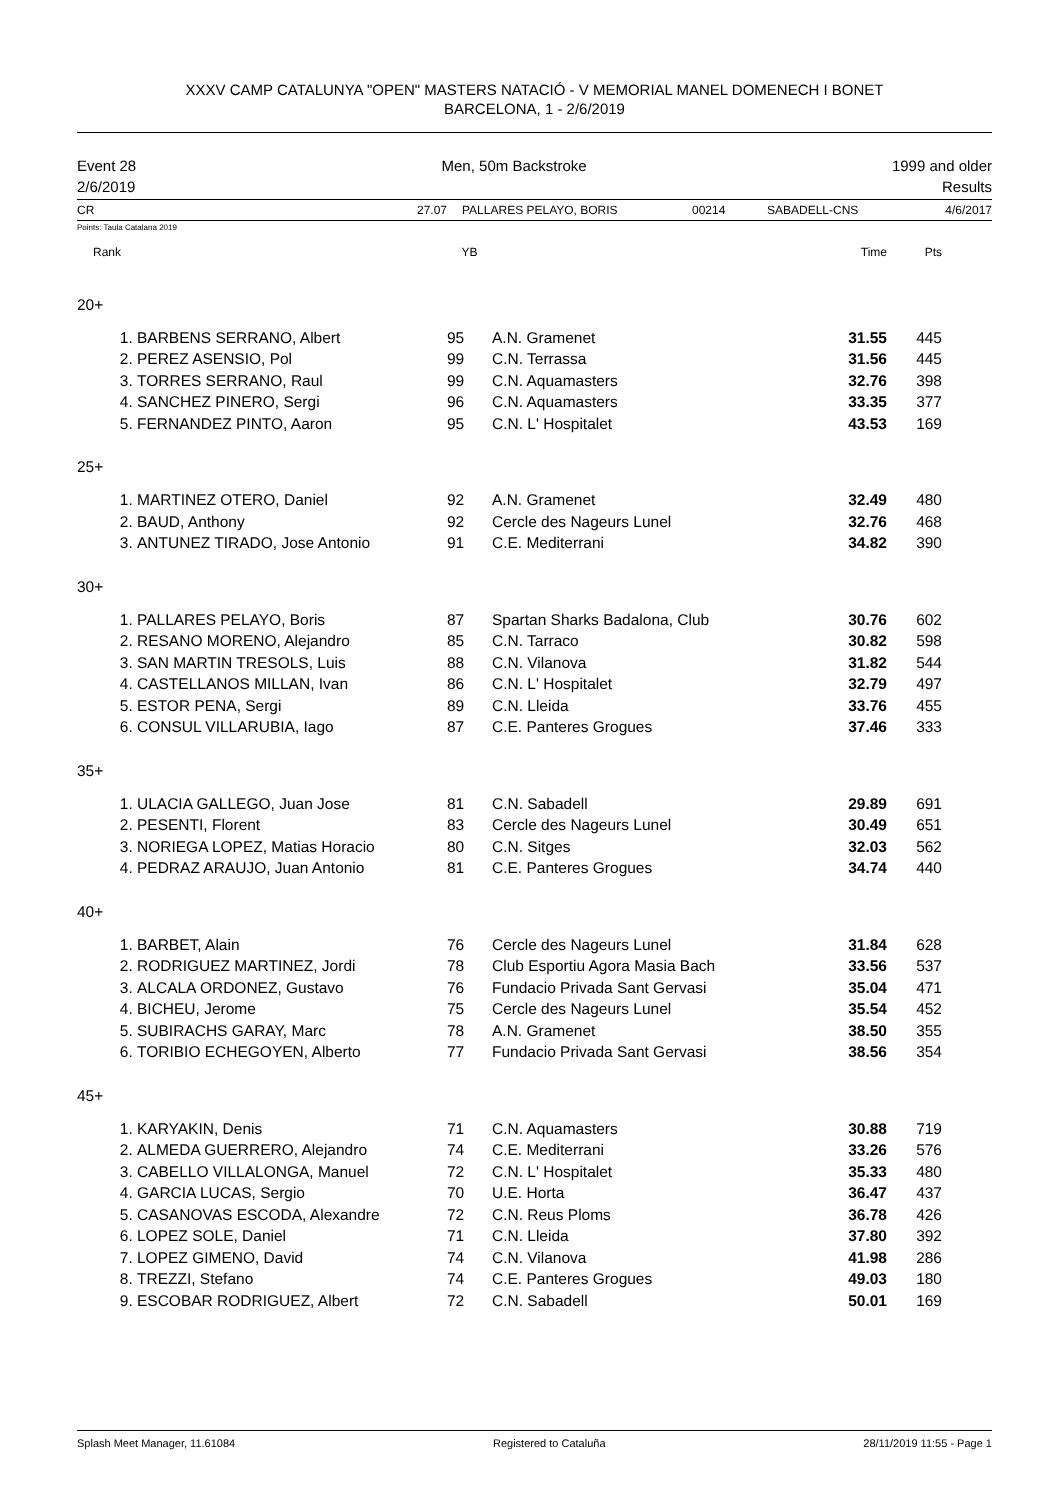XXXV CAMP CATALUNYA "OPEN" MASTERS NATACIÓ - V MEMORIAL MANEL DOMENECH I BONET
BARCELONA, 1 - 2/6/2019
Event 28
2/6/2019
Men, 50m Backstroke 1999 and older
Results
CR 27.07 PALLARES PELAYO, BORIS 00214 SABADELL-CNS 4/6/2017
Points: Taula Catalana 2019
| Rank | | YB | | Time | Pts | |
| --- | --- | --- | --- | --- | --- | --- |
| 20+ | | | | | | |
| 1. | BARBENS SERRANO, Albert | 95 | A.N. Gramenet | 31.55 | 445 | |
| 2. | PEREZ ASENSIO, Pol | 99 | C.N. Terrassa | 31.56 | 445 | |
| 3. | TORRES SERRANO, Raul | 99 | C.N. Aquamasters | 32.76 | 398 | |
| 4. | SANCHEZ PINERO, Sergi | 96 | C.N. Aquamasters | 33.35 | 377 | |
| 5. | FERNANDEZ PINTO, Aaron | 95 | C.N. L' Hospitalet | 43.53 | 169 | |
| 25+ | | | | | | |
| 1. | MARTINEZ OTERO, Daniel | 92 | A.N. Gramenet | 32.49 | 480 | |
| 2. | BAUD, Anthony | 92 | Cercle des Nageurs Lunel | 32.76 | 468 | |
| 3. | ANTUNEZ TIRADO, Jose Antonio | 91 | C.E. Mediterrani | 34.82 | 390 | |
| 30+ | | | | | | |
| 1. | PALLARES PELAYO, Boris | 87 | Spartan Sharks Badalona, Club | 30.76 | 602 | |
| 2. | RESANO MORENO, Alejandro | 85 | C.N. Tarraco | 30.82 | 598 | |
| 3. | SAN MARTIN TRESOLS, Luis | 88 | C.N. Vilanova | 31.82 | 544 | |
| 4. | CASTELLANOS MILLAN, Ivan | 86 | C.N. L' Hospitalet | 32.79 | 497 | |
| 5. | ESTOR PENA, Sergi | 89 | C.N. Lleida | 33.76 | 455 | |
| 6. | CONSUL VILLARUBIA, Iago | 87 | C.E. Panteres Grogues | 37.46 | 333 | |
| 35+ | | | | | | |
| 1. | ULACIA GALLEGO, Juan Jose | 81 | C.N. Sabadell | 29.89 | 691 | |
| 2. | PESENTI, Florent | 83 | Cercle des Nageurs Lunel | 30.49 | 651 | |
| 3. | NORIEGA LOPEZ, Matias Horacio | 80 | C.N. Sitges | 32.03 | 562 | |
| 4. | PEDRAZ ARAUJO, Juan Antonio | 81 | C.E. Panteres Grogues | 34.74 | 440 | |
| 40+ | | | | | | |
| 1. | BARBET, Alain | 76 | Cercle des Nageurs Lunel | 31.84 | 628 | |
| 2. | RODRIGUEZ MARTINEZ, Jordi | 78 | Club Esportiu Agora Masia Bach | 33.56 | 537 | |
| 3. | ALCALA ORDONEZ, Gustavo | 76 | Fundacio Privada Sant Gervasi | 35.04 | 471 | |
| 4. | BICHEU, Jerome | 75 | Cercle des Nageurs Lunel | 35.54 | 452 | |
| 5. | SUBIRACHS GARAY, Marc | 78 | A.N. Gramenet | 38.50 | 355 | |
| 6. | TORIBIO ECHEGOYEN, Alberto | 77 | Fundacio Privada Sant Gervasi | 38.56 | 354 | |
| 45+ | | | | | | |
| 1. | KARYAKIN, Denis | 71 | C.N. Aquamasters | 30.88 | 719 | |
| 2. | ALMEDA GUERRERO, Alejandro | 74 | C.E. Mediterrani | 33.26 | 576 | |
| 3. | CABELLO VILLALONGA, Manuel | 72 | C.N. L' Hospitalet | 35.33 | 480 | |
| 4. | GARCIA LUCAS, Sergio | 70 | U.E. Horta | 36.47 | 437 | |
| 5. | CASANOVAS ESCODA, Alexandre | 72 | C.N. Reus Ploms | 36.78 | 426 | |
| 6. | LOPEZ SOLE, Daniel | 71 | C.N. Lleida | 37.80 | 392 | |
| 7. | LOPEZ GIMENO, David | 74 | C.N. Vilanova | 41.98 | 286 | |
| 8. | TREZZI, Stefano | 74 | C.E. Panteres Grogues | 49.03 | 180 | |
| 9. | ESCOBAR RODRIGUEZ, Albert | 72 | C.N. Sabadell | 50.01 | 169 | |
Splash Meet Manager, 11.61084 Registered to Cataluña 28/11/2019 11:55 - Page 1